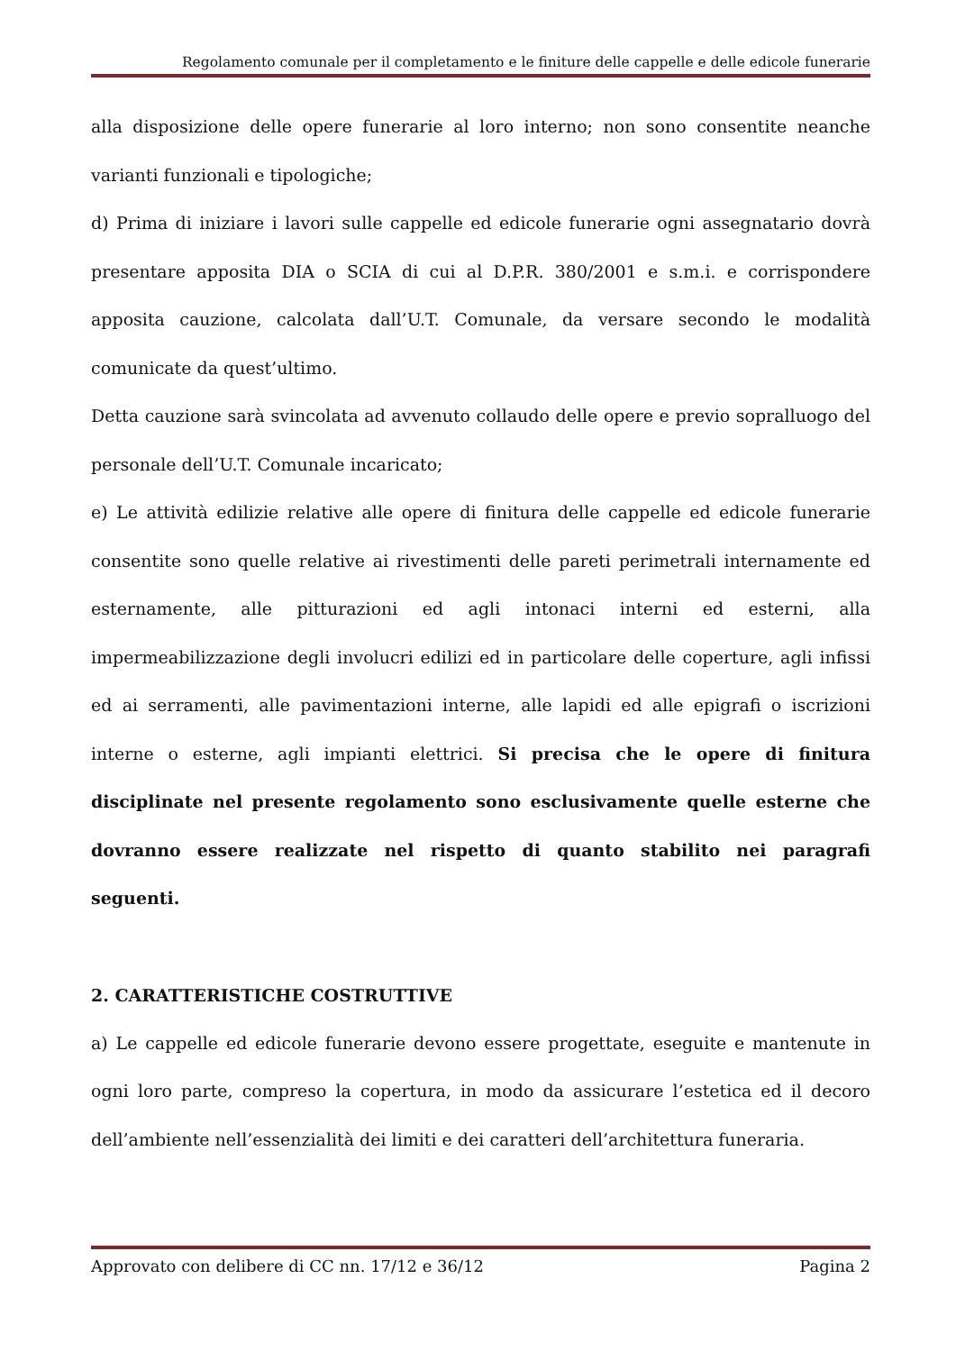Regolamento comunale per il completamento e le finiture delle cappelle e delle edicole funerarie
alla disposizione delle opere funerarie al loro interno; non sono consentite neanche varianti funzionali e tipologiche;
d) Prima di iniziare i lavori sulle cappelle ed edicole funerarie ogni assegnatario dovrà presentare apposita DIA o SCIA di cui al D.P.R. 380/2001 e s.m.i. e corrispondere apposita cauzione, calcolata dall’U.T. Comunale, da versare secondo le modalità comunicate da quest’ultimo.
Detta cauzione sarà svincolata ad avvenuto collaudo delle opere e previo sopralluogo del personale dell’U.T. Comunale incaricato;
e) Le attività edilizie relative alle opere di finitura delle cappelle ed edicole funerarie consentite sono quelle relative ai rivestimenti delle pareti perimetrali internamente ed esternamente, alle pitturazioni ed agli intonaci interni ed esterni, alla impermeabilizzazione degli involucri edilizi ed in particolare delle coperture, agli infissi ed ai serramenti, alle pavimentazioni interne, alle lapidi ed alle epigrafi o iscrizioni interne o esterne, agli impianti elettrici. Si precisa che le opere di finitura disciplinate nel presente regolamento sono esclusivamente quelle esterne che dovranno essere realizzate nel rispetto di quanto stabilito nei paragrafi seguenti.
2. CARATTERISTICHE COSTRUTTIVE
a) Le cappelle ed edicole funerarie devono essere progettate, eseguite e mantenute in ogni loro parte, compreso la copertura, in modo da assicurare l’estetica ed il decoro dell’ambiente nell’essenzialità dei limiti e dei caratteri dell’architettura funeraria.
Approvato con delibere di CC nn. 17/12 e 36/12 Pagina 2